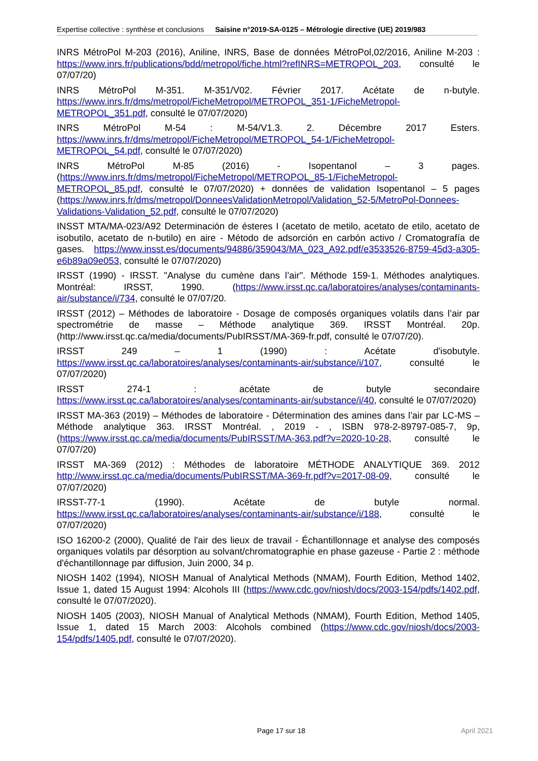Expertise collective : synthèse et conclusions Saisine n°2019-SA-0125 – Métrologie directive (UE) 2019/983
INRS MétroPol M-203 (2016), Aniline, INRS, Base de données MétroPol,02/2016, Aniline M-203 : https://www.inrs.fr/publications/bdd/metropol/fiche.html?refINRS=METROPOL_203, consulté le 07/07/20)
INRS MétroPol M-351. M-351/V02. Février 2017. Acétate de n-butyle. https://www.inrs.fr/dms/metropol/FicheMetropol/METROPOL_351-1/FicheMetropol-METROPOL_351.pdf, consulté le 07/07/2020)
INRS MétroPol M-54 : M-54/V1.3. 2. Décembre 2017 Esters. https://www.inrs.fr/dms/metropol/FicheMetropol/METROPOL_54-1/FicheMetropol-METROPOL_54.pdf, consulté le 07/07/2020)
INRS MétroPol M-85 (2016) - Isopentanol – 3 pages. (https://www.inrs.fr/dms/metropol/FicheMetropol/METROPOL_85-1/FicheMetropol-METROPOL_85.pdf, consulté le 07/07/2020) + données de validation Isopentanol – 5 pages (https://www.inrs.fr/dms/metropol/DonneesValidationMetropol/Validation_52-5/MetroPol-Donnees-Validations-Validation_52.pdf, consulté le 07/07/2020)
INSST MTA/MA-023/A92 Determinación de ésteres I (acetato de metilo, acetato de etilo, acetato de isobutilo, acetato de n-butilo) en aire - Método de adsorción en carbón activo / Cromatografía de gases. https://www.insst.es/documents/94886/359043/MA_023_A92.pdf/e3533526-8759-45d3-a305-e6b89a09e053, consulté le 07/07/2020)
IRSST (1990) - IRSST. "Analyse du cumène dans l’air". Méthode 159-1. Méthodes analytiques. Montréal: IRSST, 1990. (https://www.irsst.qc.ca/laboratoires/analyses/contaminants-air/substance/i/734, consulté le 07/07/20.
IRSST (2012) – Méthodes de laboratoire - Dosage de composés organiques volatils dans l’air par spectrométrie de masse – Méthode analytique 369. IRSST Montréal. 20p. (http://www.irsst.qc.ca/media/documents/PubIRSST/MA-369-fr.pdf, consulté le 07/07/20).
IRSST 249 – 1 (1990) : Acétate d'isobutyle. https://www.irsst.qc.ca/laboratoires/analyses/contaminants-air/substance/i/107, consulté le 07/07/2020)
IRSST 274-1 : acétate de butyle secondaire https://www.irsst.qc.ca/laboratoires/analyses/contaminants-air/substance/i/40, consulté le 07/07/2020)
IRSST MA-363 (2019) – Méthodes de laboratoire - Détermination des amines dans l’air par LC-MS – Méthode analytique 363. IRSST Montréal. , 2019 - , ISBN 978-2-89797-085-7, 9p, (https://www.irsst.qc.ca/media/documents/PubIRSST/MA-363.pdf?v=2020-10-28, consulté le 07/07/20)
IRSST MA-369 (2012) : Méthodes de laboratoire MÉTHODE ANALYTIQUE 369. 2012 http://www.irsst.qc.ca/media/documents/PubIRSST/MA-369-fr.pdf?v=2017-08-09, consulté le 07/07/2020)
IRSST-77-1 (1990). Acétate de butyle normal. https://www.irsst.qc.ca/laboratoires/analyses/contaminants-air/substance/i/188, consulté le 07/07/2020)
ISO 16200-2 (2000), Qualité de l'air des lieux de travail - Échantillonnage et analyse des composés organiques volatils par désorption au solvant/chromatographie en phase gazeuse - Partie 2 : méthode d'échantillonnage par diffusion, Juin 2000, 34 p.
NIOSH 1402 (1994), NIOSH Manual of Analytical Methods (NMAM), Fourth Edition, Method 1402, Issue 1, dated 15 August 1994: Alcohols III (https://www.cdc.gov/niosh/docs/2003-154/pdfs/1402.pdf, consulté le 07/07/2020).
NIOSH 1405 (2003), NIOSH Manual of Analytical Methods (NMAM), Fourth Edition, Method 1405, Issue 1, dated 15 March 2003: Alcohols combined (https://www.cdc.gov/niosh/docs/2003-154/pdfs/1405.pdf, consulté le 07/07/2020).
Page 17 sur 18 April 2021